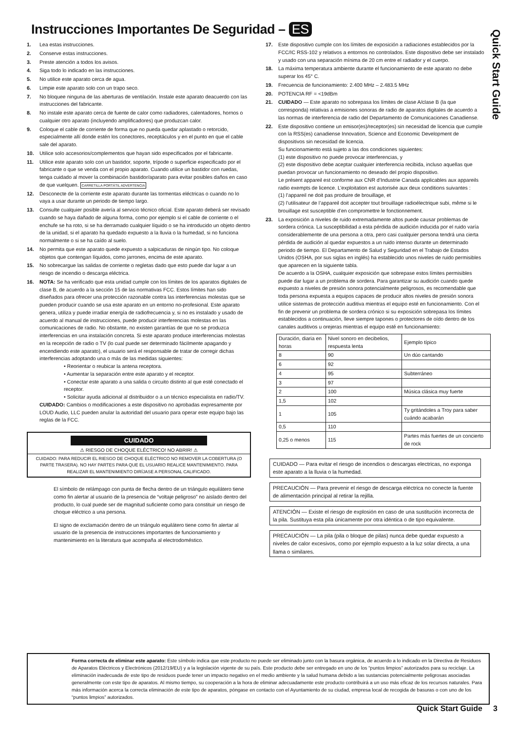Instrucciones Importantes De Seguridad – ES
Quick Start Guide
1. Lea estas instrucciones.
2. Conserve estas instrucciones.
3. Preste atención a todos los avisos.
4. Siga todo lo indicado en las instrucciones.
5. No utilice este aparato cerca de agua.
6. Limpie este aparato solo con un trapo seco.
7. No bloquee ninguna de las aberturas de ventilación. Instale este aparato deacuerdo con las instrucciones del fabricante.
8. No instale este aparato cerca de fuente de calor como radiadores, calentadores, hornos o cualquier otro aparato (incluyendo amplificadores) que produzcan calor.
9. Coloque el cable de corriente de forma que no pueda quedar aplastado o retorcido, especialmente allí donde estén los conectores, receptáculos y en el punto en que el cable sale del aparato.
10. Utilice solo accesorios/complementos que hayan sido especificados por el fabricante.
11. Utilice este aparato solo con un bastidor, soporte, trípode o superficie especificado por el fabricante o que se venda con el propio aparato. Cuando utilice un bastidor con ruedas, tenga cuidado al mover la combinación bastidor/aparato para evitar posibles daños en caso de que vuelquen. CARRETILLA PORTÁTIL ADVERTENCIA
12. Desconecte de la corriente este aparato durante las tormentas eléctricas o cuando no lo vaya a usar durante un periodo de tiempo largo.
13. Consulte cualquier posible avería al servicio técnico oficial. Este aparato deberá ser revisado cuando se haya dañado de alguna forma, como por ejemplo si el cable de corriente o el enchufe se ha roto, si se ha derramado cualquier líquido o se ha introducido un objeto dentro de la unidad, si el aparato ha quedado expuesto a la lluvia o la humedad, si no funciona normalmente o si se ha caído al suelo.
14. No permita que este aparato quede expuesto a salpicaduras de ningún tipo. No coloque objetos que contengan líquidos, como jarrones, encima de este aparato.
15. No sobrecargue las salidas de corriente o regletas dado que esto puede dar lugar a un riesgo de incendio o descarga eléctrica.
16. NOTA: Se ha verificado que esta unidad cumple con los límites de los aparatos digitales de clase B, de acuerdo a la sección 15 de las normativas FCC. Estos límites han sido diseñados para ofrecer una protección razonable contra las interferencias molestas que se pueden producir cuando se usa este aparato en un entorno no-profesional. Este aparato genera, utiliza y puede irradiar energía de radiofrecuencia y, si no es instalado y usado de acuerdo al manual de instrucciones, puede producir interferencias molestas en las comunicaciones de radio. No obstante, no existen garantías de que no se produzca interferencias en una instalación concreta. Si este aparato produce interferencias molestas en la recepción de radio o TV (lo cual puede ser determinado fácilmente apagando y encendiendo este aparato), el usuario será el responsable de tratar de corregir dichas interferencias adoptando una o más de las medidas siguientes:
• Reorientar o reubicar la antena receptora.
• Aumentar la separación entre este aparato y el receptor.
• Conectar este aparato a una salida o circuito distinto al que esté conectado el receptor.
• Solicitar ayuda adicional al distribuidor o a un técnico especialista en radio/TV.
CUIDADO: Cambios o modificaciones a este dispositivo no aprobadas expresamente por LOUD Audio, LLC pueden anular la autoridad del usuario para operar este equipo bajo las reglas de la FCC.
CUIDADO
⚠ RIESGO DE CHOQUE ELÉCTRICO! NO ABRIR! ⚠
CUIDADO: PARA REDUCIR EL RIESGO DE CHOQUE ELÉCTRICO NO REMOVER LA COBERTURA (O PARTE TRASERA). NO HAY PARTES PARA QUE EL USUARIO REALICE MANTENIMIENTO. PARA REALIZAR EL MANTENIMIENTO DIRÍJASE A PERSONAL CALIFICADO.
El símbolo de relámpago con punta de flecha dentro de un triángulo equilátero tiene como fin alertar al usuario de la presencia de “voltaje peligroso” no aislado dentro del producto, lo cual puede ser de magnitud suficiente como para constituir un riesgo de choque eléctrico a una persona.
El signo de exclamación dentro de un triángulo equilátero tiene como fin alertar al usuario de la presencia de instrucciones importantes de funcionamiento y mantenimiento en la literatura que acompaña al electrodoméstico.
17. Este dispositivo cumple con los límites de exposición a radiaciones establecidos por la FCC/IC RSS-102 y relativos a entornos no controlados. Este dispositivo debe ser instalado y usado con una separación mínima de 20 cm entre el radiador y el cuerpo.
18. La máxima temperatura ambiente durante el funcionamiento de este aparato no debe superar los 45° C.
19. Frecuencia de funcionamiento: 2.400 MHz – 2.483.5 MHz
20. POTENCIA RF = <19dBm
21. CUIDADO — Este aparato no sobrepasa los límites de clase A/clase B (la que corresponda) relativas a emisiones sonoras de radio de aparatos digitales de acuerdo a las normas de interferencia de radio del Departamento de Comunicaciones Canadiense.
22. Este dispositivo contiene un emisor(es)/receptor(es) sin necesidad de licencia que cumple con la RSS(es) canadiense Innovation, Science and Economic Development de dispositivos sin necesidad de licencia.
Su funcionamiento está sujeto a las dos condiciones siguientes:
(1) este dispositivo no puede provocar interferencias, y
(2) este dispositivo debe aceptar cualquier interferencia recibida, incluso aquellas que puedan provocar un funcionamiento no deseado del propio dispositivo.
Le présent appareil est conforme aux CNR d’Industrie Canada applicables aux appareils radio exempts de licence. L’exploitation est autorisée aux deux conditions suivantes :
(1) l’appareil ne doit pas produire de brouillage, et
(2) l’utilisateur de l’appareil doit accepter tout brouillage radioélectrique subi, même si le brouillage est susceptible d’en compromettre le fonctionnement.
23. La exposición a niveles de ruido extremadamente altos puede causar problemas de sordera crónica. La susceptibilidad a esta pérdida de audición inducida por el ruido varía considerablemente de una persona a otra, pero casi cualquier persona tendrá una cierta pérdida de audición al quedar expuestos a un ruido intenso durante un determinado periodo de tiempo. El Departamento de Salud y Seguridad en el Trabajo de Estados Unidos (OSHA, por sus siglas en inglés) ha establecido unos niveles de ruido permisibles que aparecen en la siguiente tabla.
De acuerdo a la OSHA, cualquier exposición que sobrepase estos límites permisibles puede dar lugar a un problema de sordera. Para garantizar su audición cuando quede expuesto a niveles de presión sonora potencialmente peligrosos, es recomendable que toda persona expuesta a equipos capaces de producir altos niveles de presión sonora utilice sistemas de protección auditiva mientras el equipo esté en funcionamiento. Con el fin de prevenir un problema de sordera crónico si su exposición sobrepasa los límites establecidos a continuación, lleve siempre tapones o protectores de oído dentro de los canales auditivos u orejeras mientras el equipo esté en funcionamiento:
| Duración, diaria en horas | Nivel sonoro en decibelios, respuesta lenta | Ejemplo típico |
| --- | --- | --- |
| 8 | 90 | Un dúo cantando |
| 6 | 92 | |
| 4 | 95 | Subterráneo |
| 3 | 97 | |
| 2 | 100 | Música clásica muy fuerte |
| 1,5 | 102 | |
| 1 | 105 | Ty gritándoles a Troy para saber cuándo acabarán |
| 0,5 | 110 | |
| 0,25 o menos | 115 | Partes más fuertes de un concierto de rock |
CUIDADO — Para evitar el riesgo de incendios o descargas electricas, no exponga este aparato a la lluvia o la humedad.
PRECAUCIÓN — Para prevenir el riesgo de descarga eléctrica no conecte la fuente de alimentación principal al retirar la rejilla.
ATENCIÓN — Existe el riesgo de explosión en caso de una sustitución incorrecta de la pila. Sustituya esta pila únicamente por otra idéntica o de tipo equivalente.
PRECAUCIÓN — La pila (pila o bloque de pilas) nunca debe quedar expuesto a niveles de calor excesivos, como por ejemplo expuesto a la luz solar directa, a una llama o similares.
Forma correcta de eliminar este aparato: Este símbolo indica que este producto no puede ser eliminado junto con la basura orgánica, de acuerdo a lo indicado en la Directiva de Residuos de Aparatos Eléctricos y Electrónicos (2012/19/EU) y a la legislación vigente de su país. Este producto debe ser entregado en uno de los “puntos limpios” autorizados para su reciclaje. La eliminación inadecuada de este tipo de residuos puede tener un impacto negativo en el medio ambiente y la salud humana debido a las sustancias potencialmente peligrosas asociadas generalmente con este tipo de aparatos. Al mismo tiempo, su cooperación a la hora de eliminar adecuadamente este producto contribuirá a un uso más eficaz de los recursos naturales. Para más información acerca la correcta eliminación de este tipo de aparatos, póngase en contacto con el Ayuntamiento de su ciudad, empresa local de recogida de basuras o con uno de los “puntos limpios” autorizados.
Quick Start Guide 3